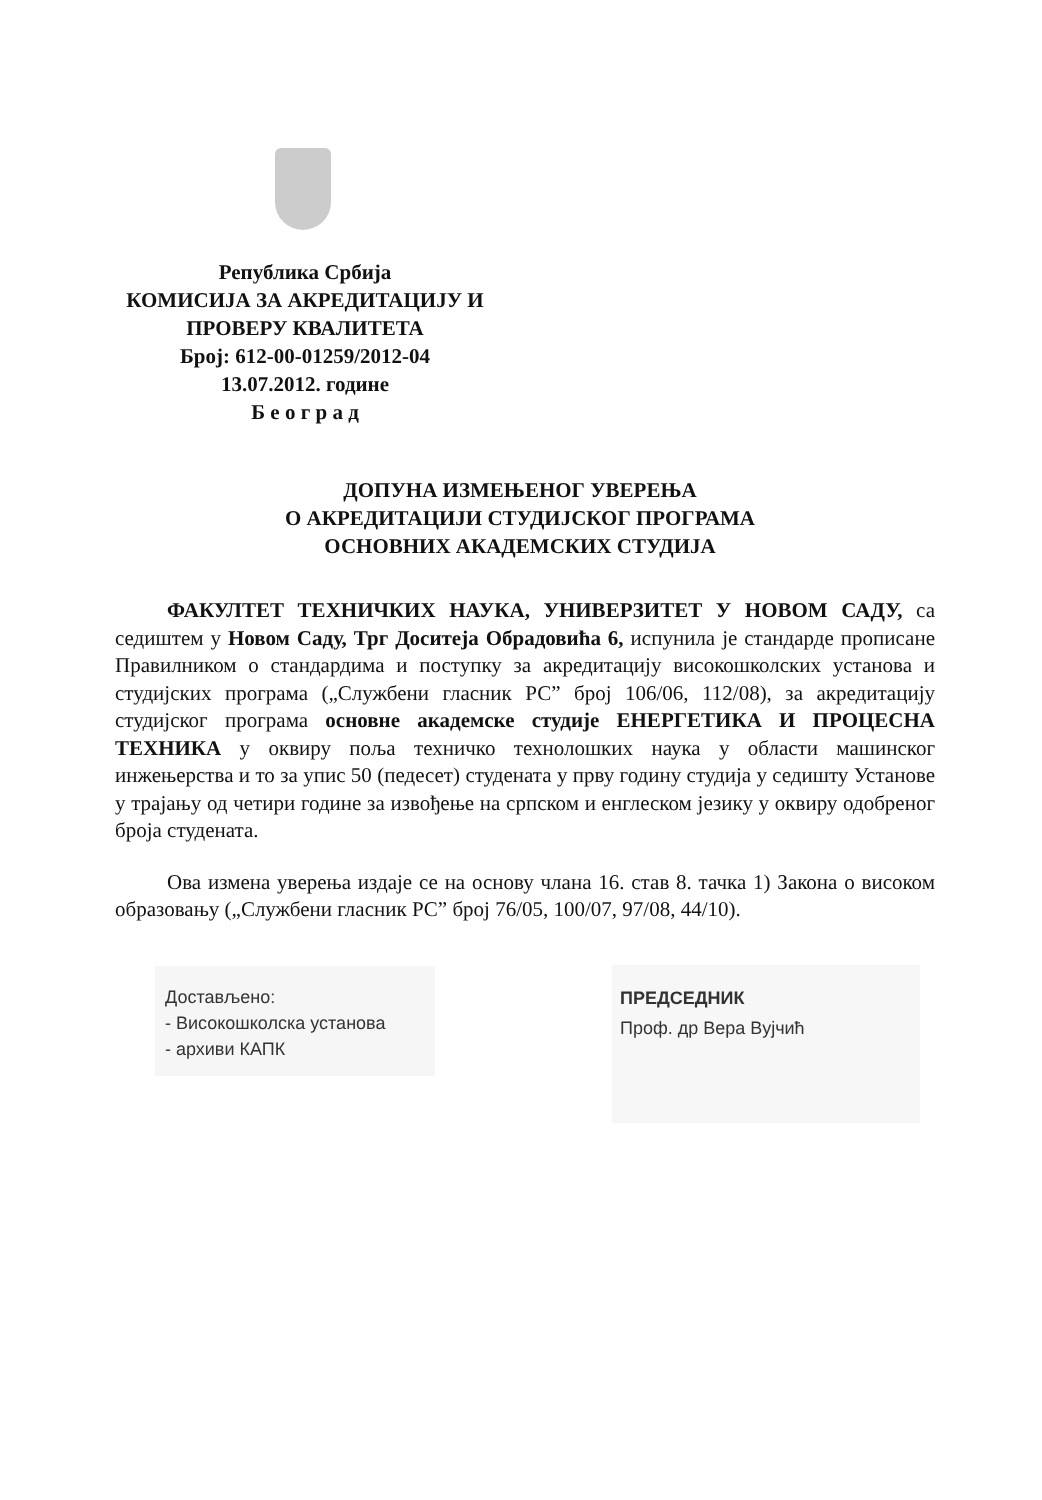Република Србија
КОМИСИЈА ЗА АКРЕДИТАЦИЈУ И
ПРОВЕРУ КВАЛИТЕТА
Број: 612-00-01259/2012-04
13.07.2012. године
Б е о г р а д
ДОПУНА ИЗМЕЊЕНОГ УВЕРЕЊА
О АКРЕДИТАЦИЈИ СТУДИЈСКОГ ПРОГРАМА
ОСНОВНИХ АКАДЕМСКИХ СТУДИЈА
ФАКУЛТЕТ ТЕХНИЧКИХ НАУКА, УНИВЕРЗИТЕТ У НОВОМ САДУ, са седиштем у Новом Саду, Трг Доситеја Обрадовића 6, испунила је стандарде прописане Правилником о стандардима и поступку за акредитацију високошколских установа и студијских програма („Службени гласник РС” број 106/06, 112/08), за акредитацију студијског програма основне академске студије ЕНЕРГЕТИКА И ПРОЦЕСНА ТЕХНИКА у оквиру поља техничко технолошких наука у области машинског инжењерства и то за упис 50 (педесет) студената у прву годину студија у седишту Установе у трајању од четири године за извођење на српском и енглеском језику у оквиру одобреног броја студената.
Ова измена уверења издаје се на основу члана 16. став 8. тачка 1) Закона о високом образовању („Службени гласник РС” број 76/05, 100/07, 97/08, 44/10).
Достављено:
- Високошколска установа
- архиви КАПК
ПРЕДСЕДНИК
Проф. др Вера Вујчић